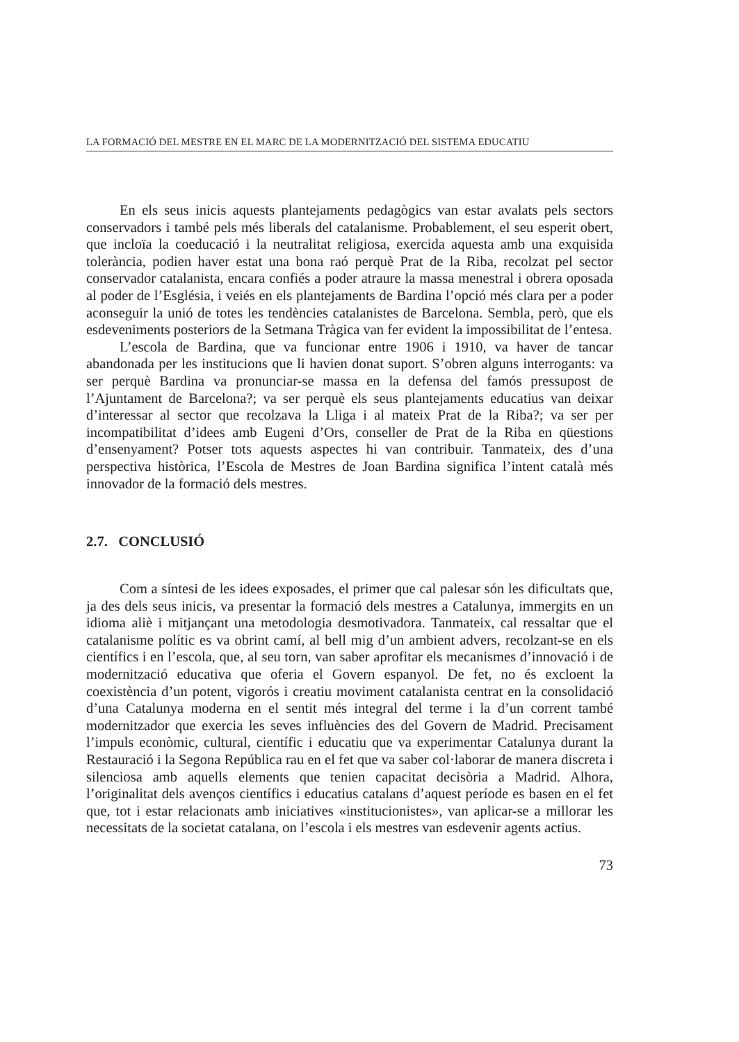LA FORMACIÓ DEL MESTRE EN EL MARC DE LA MODERNITZACIÓ DEL SISTEMA EDUCATIU
En els seus inicis aquests plantejaments pedagògics van estar avalats pels sectors conservadors i també pels més liberals del catalanisme. Probablement, el seu esperit obert, que incloïa la coeducació i la neutralitat religiosa, exercida aquesta amb una exquisida tolerància, podien haver estat una bona raó perquè Prat de la Riba, recolzat pel sector conservador catalanista, encara confiés a poder atraure la massa menestral i obrera oposada al poder de l’Església, i veiés en els plantejaments de Bardina l’opció més clara per a poder aconseguir la unió de totes les tendències catalanistes de Barcelona. Sembla, però, que els esdeveniments posteriors de la Setmana Tràgica van fer evident la impossibilitat de l’entesa.
L’escola de Bardina, que va funcionar entre 1906 i 1910, va haver de tancar abandonada per les institucions que li havien donat suport. S’obren alguns interrogants: va ser perquè Bardina va pronunciar-se massa en la defensa del famós pressupost de l’Ajuntament de Barcelona?; va ser perquè els seus plantejaments educatius van deixar d’interessar al sector que recolzava la Lliga i al mateix Prat de la Riba?; va ser per incompatibilitat d’idees amb Eugeni d’Ors, conseller de Prat de la Riba en qüestions d’ensenyament? Potser tots aquests aspectes hi van contribuir. Tanmateix, des d’una perspectiva històrica, l’Escola de Mestres de Joan Bardina significa l’intent català més innovador de la formació dels mestres.
2.7. CONCLUSIÓ
Com a síntesi de les idees exposades, el primer que cal palesar són les dificultats que, ja des dels seus inicis, va presentar la formació dels mestres a Catalunya, immergits en un idioma aliè i mitjançant una metodologia desmotivadora. Tanmateix, cal ressaltar que el catalanisme polític es va obrint camí, al bell mig d’un ambient advers, recolzant-se en els científics i en l’escola, que, al seu torn, van saber aprofitar els mecanismes d’innovació i de modernització educativa que oferia el Govern espanyol. De fet, no és excloent la coexistència d’un potent, vigorós i creatiu moviment catalanista centrat en la consolidació d’una Catalunya moderna en el sentit més integral del terme i la d’un corrent també modernitzador que exercia les seves influències des del Govern de Madrid. Precisament l’impuls econòmic, cultural, científic i educatiu que va experimentar Catalunya durant la Restauració i la Segona República rau en el fet que va saber col·laborar de manera discreta i silenciosa amb aquells elements que tenien capacitat decisòria a Madrid. Alhora, l’originalitat dels avenços científics i educatius catalans d’aquest període es basen en el fet que, tot i estar relacionats amb iniciatives «institucionistes», van aplicar-se a millorar les necessitats de la societat catalana, on l’escola i els mestres van esdevenir agents actius.
73